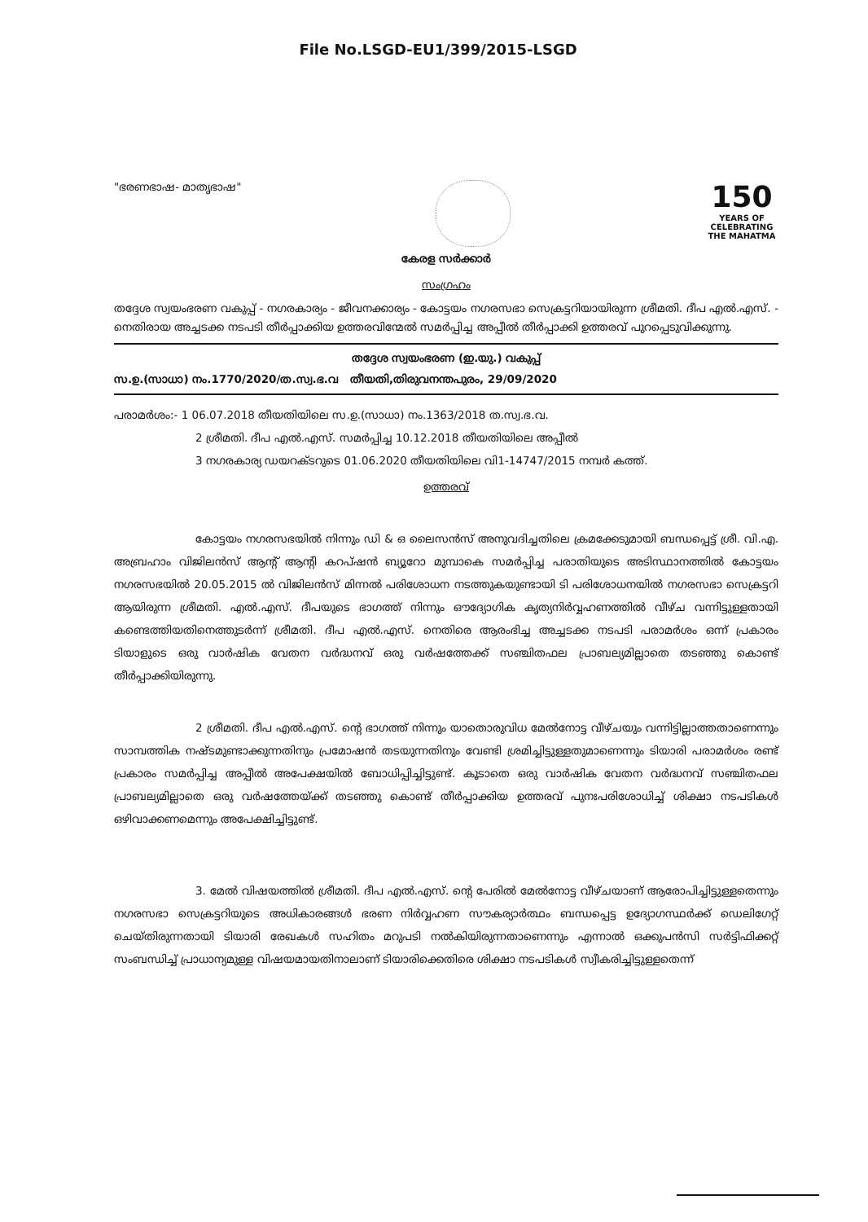File No.LSGD-EU1/399/2015-LSGD
"ഭരണഭാഷ- മാതൃഭാഷ"
150
YEARS OF CELEBRATING THE MAHATMA
കേരള സർക്കാർ
സംഗ്രഹം
തദ്ദേശ സ്വയംഭരണ വകുപ്പ് - നഗരകാര്യം - ജീവനക്കാര്യം - കോട്ടയം നഗരസഭാ സെക്രട്ടറിയായിരുന്ന ശ്രീമതി. ദീപ എൽ.എസ്. - നെതിരായ അച്ചടക്ക നടപടി തീർപ്പാക്കിയ ഉത്തരവിന്മേൽ സമർപ്പിച്ച അപ്പീൽ തീർപ്പാക്കി ഉത്തരവ് പുറപ്പെടുവിക്കുന്നു.
തദ്ദേശ സ്വയംഭരണ (ഇ.യു.) വകുപ്പ്
സ.ഉ.(സാധാ) നം.1770/2020/ത.സ്വ.ഭ.വ തീയതി,തിരുവനന്തപുരം, 29/09/2020
പരാമർശം:- 1 06.07.2018 തീയതിയിലെ സ.ഉ.(സാധാ) നം.1363/2018 ത.സ്വ.ഭ.വ.
2 ശ്രീമതി. ദീപ എൽ.എസ്. സമർപ്പിച്ച 10.12.2018 തീയതിയിലെ അപ്പീൽ
3 നഗരകാര്യ ഡയറക്ടറുടെ 01.06.2020 തീയതിയിലെ വി1-14747/2015 നമ്പർ കത്ത്.
ഉത്തരവ്
കോട്ടയം നഗരസഭയിൽ നിന്നും ഡി & ഒ ലൈസൻസ് അനുവദിച്ചതിലെ ക്രമക്കേടുമായി ബന്ധപ്പെട്ട് ശ്രീ. വി.എ. അബ്രഹാം വിജിലൻസ് ആന്റ് ആന്റി കറപ്ഷൻ ബ്യൂറോ മുമ്പാകെ സമർപ്പിച്ച പരാതിയുടെ അടിസ്ഥാനത്തിൽ കോട്ടയം നഗരസഭയിൽ 20.05.2015 ൽ വിജിലൻസ് മിന്നൽ പരിശോധന നടത്തുകയുണ്ടായി ടി പരിശോധനയിൽ നഗരസഭാ സെക്രട്ടറി ആയിരുന്ന ശ്രീമതി. എൽ.എസ്. ദീപയുടെ ഭാഗത്ത് നിന്നും ഔദ്യോഗിക കൃത്യനിർവ്വഹണത്തിൽ വീഴ്ച വന്നിട്ടുള്ളതായി കണ്ടെത്തിയതിനെത്തുടർന്ന് ശ്രീമതി. ദീപ എൽ.എസ്. നെതിരെ ആരംഭിച്ച അച്ചടക്ക നടപടി പരാമർശം ഒന്ന് പ്രകാരം ടിയാളുടെ ഒരു വാർഷിക വേതന വർദ്ധനവ് ഒരു വർഷത്തേക്ക് സഞ്ചിതഫല പ്രാബല്യമില്ലാതെ തടഞ്ഞു കൊണ്ട് തീർപ്പാക്കിയിരുന്നു.
2 ശ്രീമതി. ദീപ എൽ.എസ്. ന്റെ ഭാഗത്ത് നിന്നും യാതൊരുവിധ മേൽനോട്ട വീഴ്ചയും വന്നിട്ടില്ലാത്തതാണെന്നും സാമ്പത്തിക നഷ്ടമുണ്ടാക്കുന്നതിനും പ്രമോഷൻ തടയുന്നതിനും വേണ്ടി ശ്രമിച്ചിട്ടുള്ളതുമാണെന്നും ടിയാരി പരാമർശം രണ്ട് പ്രകാരം സമർപ്പിച്ച അപ്പീൽ അപേക്ഷയിൽ ബോധിപ്പിച്ചിട്ടുണ്ട്. കൂടാതെ ഒരു വാർഷിക വേതന വർദ്ധനവ് സഞ്ചിതഫല പ്രാബല്യമില്ലാതെ ഒരു വർഷത്തേയ്ക്ക് തടഞ്ഞു കൊണ്ട് തീർപ്പാക്കിയ ഉത്തരവ് പുനഃപരിശോധിച്ച് ശിക്ഷാ നടപടികൾ ഒഴിവാക്കണമെന്നും അപേക്ഷിച്ചിട്ടുണ്ട്.
3. മേൽ വിഷയത്തിൽ ശ്രീമതി. ദീപ എൽ.എസ്. ന്റെ പേരിൽ മേൽനോട്ട വീഴ്ചയാണ് ആരോപിച്ചിട്ടുള്ളതെന്നും നഗരസഭാ സെക്രട്ടറിയുടെ അധികാരങ്ങൾ ഭരണ നിർവ്വഹണ സൗകര്യാർത്ഥം ബന്ധപ്പെട്ട ഉദ്യോഗസ്ഥർക്ക് ഡെലിഗേറ്റ് ചെയ്തിരുന്നതായി ടിയാരി രേഖകൾ സഹിതം മറുപടി നൽകിയിരുന്നതാണെന്നും എന്നാൽ ഒക്കുപൻസി സർട്ടിഫിക്കറ്റ് സംബന്ധിച്ച് പ്രാധാന്യമുള്ള വിഷയമായതിനാലാണ് ടിയാരിക്കെതിരെ ശിക്ഷാ നടപടികൾ സ്വീകരിച്ചിട്ടുള്ളതെന്ന്